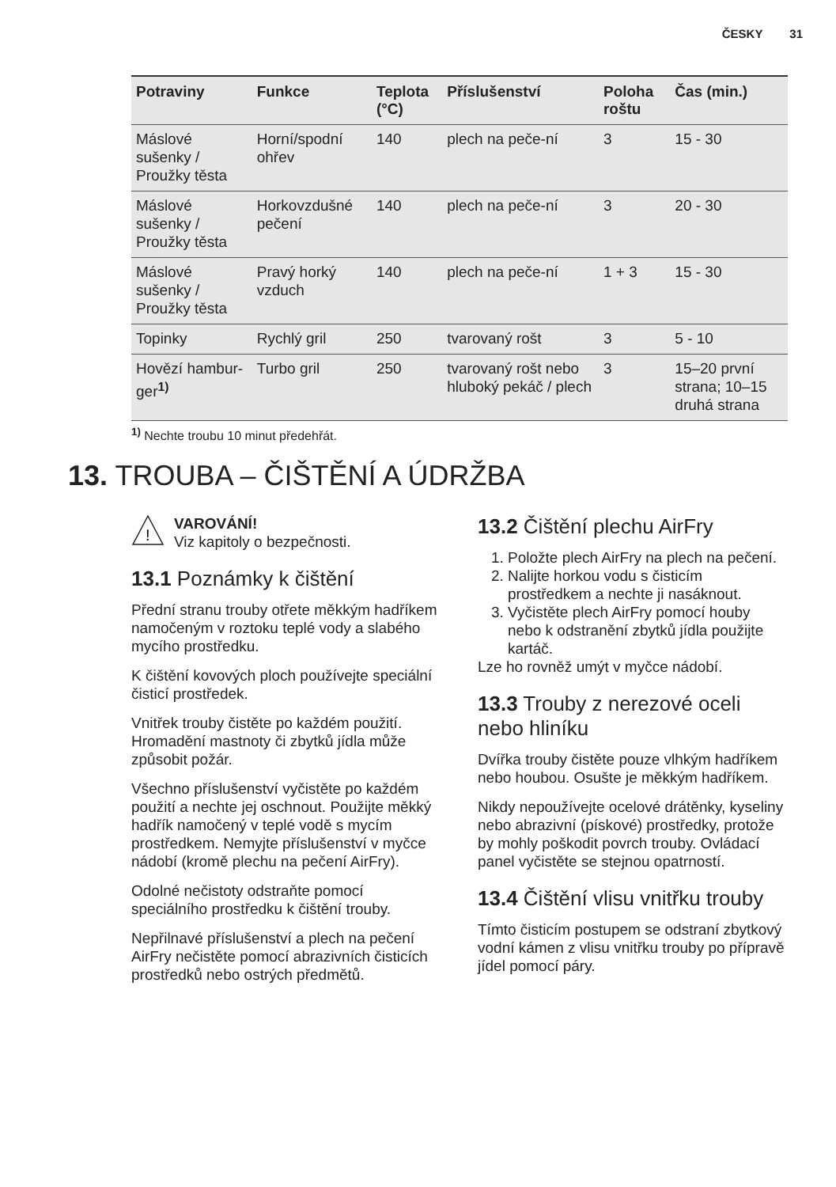ČESKY 31
| Potraviny | Funkce | Teplota (°C) | Příslušenství | Poloha roštu | Čas (min.) |
| --- | --- | --- | --- | --- | --- |
| Máslové sušenky / Proužky těsta | Horní/spodní ohřev | 140 | plech na peče-ní | 3 | 15 - 30 |
| Máslové sušenky / Proužky těsta | Horkovzdušné pečení | 140 | plech na peče-ní | 3 | 20 - 30 |
| Máslové sušenky / Proužky těsta | Pravý horký vzduch | 140 | plech na peče-ní | 1 + 3 | 15 - 30 |
| Topinky | Rychlý gril | 250 | tvarovaný rošt | 3 | 5 - 10 |
| Hovězí hambur-ger<sup>1)</sup> | Turbo gril | 250 | tvarovaný rošt nebo hluboký pekáč / plech | 3 | 15–20 první strana; 10–15 druhá strana |
<sup>1)</sup> Nechte troubu 10 minut předehřát.
13. TROUBA – ČIŠTĚNÍ A ÚDRŽBA
!
VAROVÁNÍ!
Viz kapitoly o bezpečnosti.
13.1 Poznámky k čištění
Přední stranu trouby otřete měkkým hadříkem namočeným v roztoku teplé vody a slabého mycího prostředku.
K čištění kovových ploch používejte speciální čisticí prostředek.
Vnitřek trouby čistěte po každém použití. Hromadění mastnoty či zbytků jídla může způsobit požár.
Všechno příslušenství vyčistěte po každém použití a nechte jej oschnout. Použijte měkký hadřík namočený v teplé vodě s mycím prostředkem. Nemyjte příslušenství v myčce nádobí (kromě plechu na pečení AirFry).
Odolné nečistoty odstraňte pomocí speciálního prostředku k čištění trouby.
Nepřilnavé příslušenství a plech na pečení AirFry nečistěte pomocí abrazivních čisticích prostředků nebo ostrých předmětů.
13.2 Čištění plechu AirFry
1. Položte plech AirFry na plech na pečení.
2. Nalijte horkou vodu s čisticím prostředkem a nechte ji nasáknout.
3. Vyčistěte plech AirFry pomocí houby nebo k odstranění zbytků jídla použijte kartáč.
Lze ho rovněž umýt v myčce nádobí.
13.3 Trouby z nerezové oceli nebo hliníku
Dvířka trouby čistěte pouze vlhkým hadříkem nebo houbou. Osušte je měkkým hadříkem.
Nikdy nepoužívejte ocelové drátěnky, kyseliny nebo abrazivní (pískové) prostředky, protože by mohly poškodit povrch trouby. Ovládací panel vyčistěte se stejnou opatrností.
13.4 Čištění vlisu vnitřku trouby
Tímto čisticím postupem se odstraní zbytkový vodní kámen z vlisu vnitřku trouby po přípravě jídel pomocí páry.